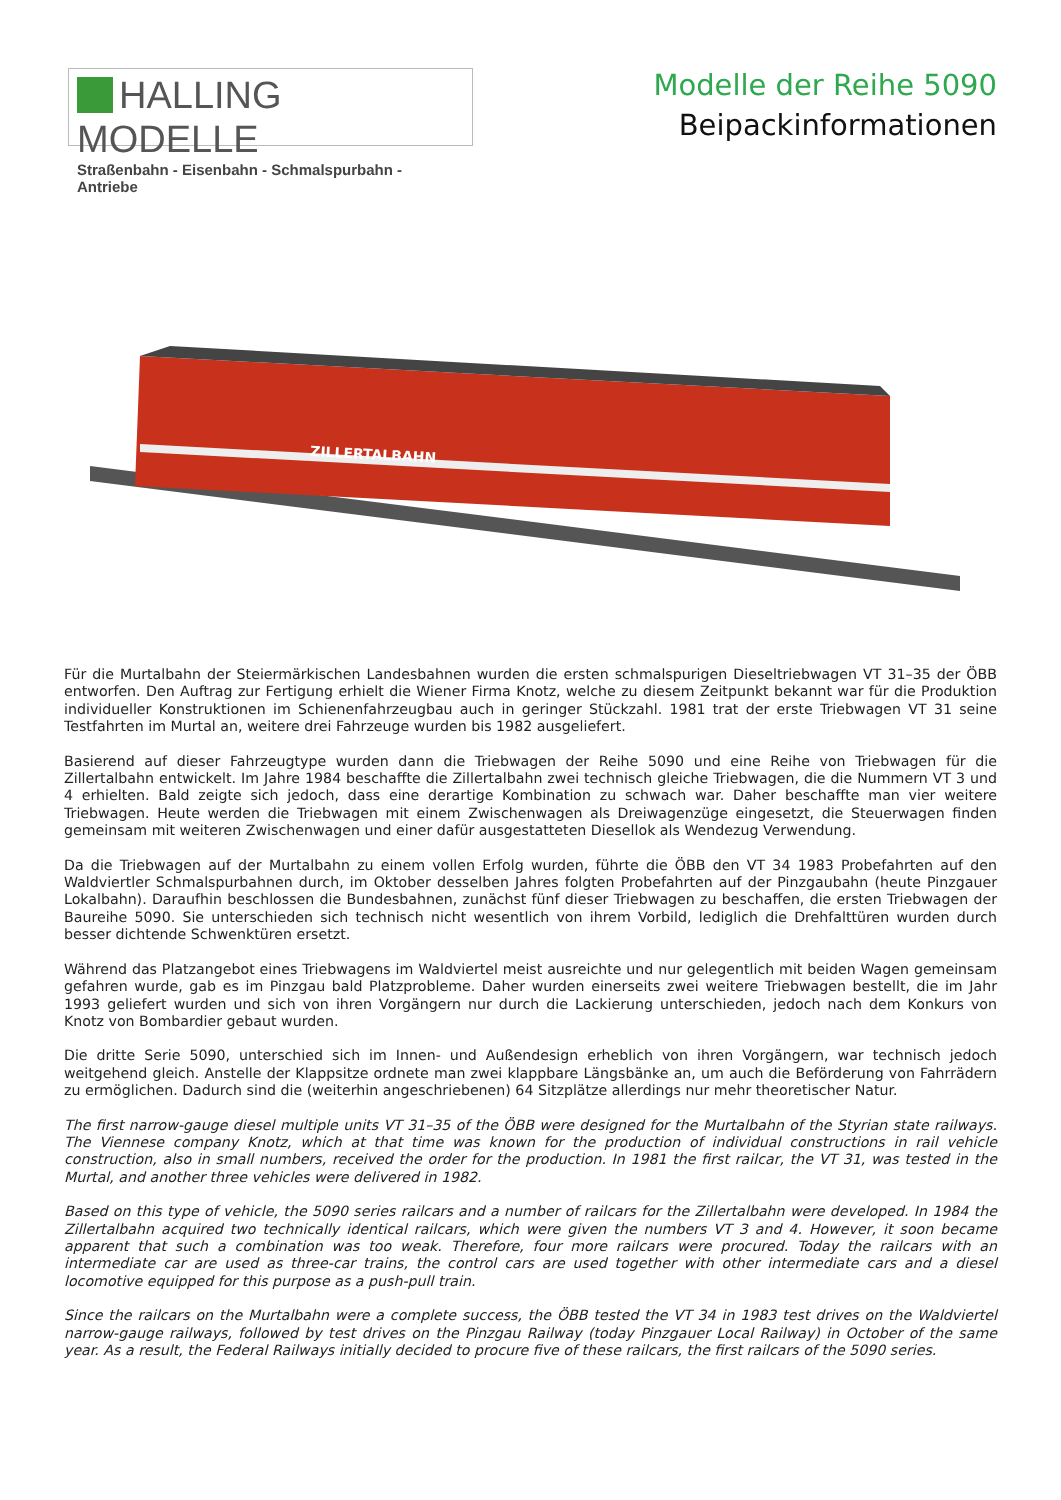HALLING MODELLE
Straßenbahn - Eisenbahn - Schmalspurbahn - Antriebe
Modelle der Reihe 5090
Beipackinformationen
ZILLERTALBAHN
Für die Murtalbahn der Steiermärkischen Landesbahnen wurden die ersten schmalspurigen Dieseltriebwagen VT 31–35 der ÖBB entworfen. Den Auftrag zur Fertigung erhielt die Wiener Firma Knotz, welche zu diesem Zeitpunkt bekannt war für die Produktion individueller Konstruktionen im Schienenfahrzeugbau auch in geringer Stückzahl. 1981 trat der erste Triebwagen VT 31 seine Testfahrten im Murtal an, weitere drei Fahrzeuge wurden bis 1982 ausgeliefert.
Basierend auf dieser Fahrzeugtype wurden dann die Triebwagen der Reihe 5090 und eine Reihe von Triebwagen für die Zillertalbahn entwickelt. Im Jahre 1984 beschaffte die Zillertalbahn zwei technisch gleiche Triebwagen, die die Nummern VT 3 und 4 erhielten. Bald zeigte sich jedoch, dass eine derartige Kombination zu schwach war. Daher beschaffte man vier weitere Triebwagen. Heute werden die Triebwagen mit einem Zwischenwagen als Dreiwagenzüge eingesetzt, die Steuerwagen finden gemeinsam mit weiteren Zwischenwagen und einer dafür ausgestatteten Diesellok als Wendezug Verwendung.
Da die Triebwagen auf der Murtalbahn zu einem vollen Erfolg wurden, führte die ÖBB den VT 34 1983 Probefahrten auf den Waldviertler Schmalspurbahnen durch, im Oktober desselben Jahres folgten Probefahrten auf der Pinzgaubahn (heute Pinzgauer Lokalbahn). Daraufhin beschlossen die Bundesbahnen, zunächst fünf dieser Triebwagen zu beschaffen, die ersten Triebwagen der Baureihe 5090. Sie unterschieden sich technisch nicht wesentlich von ihrem Vorbild, lediglich die Drehfalttüren wurden durch besser dichtende Schwenktüren ersetzt.
Während das Platzangebot eines Triebwagens im Waldviertel meist ausreichte und nur gelegentlich mit beiden Wagen gemeinsam gefahren wurde, gab es im Pinzgau bald Platzprobleme. Daher wurden einerseits zwei weitere Triebwagen bestellt, die im Jahr 1993 geliefert wurden und sich von ihren Vorgängern nur durch die Lackierung unterschieden, jedoch nach dem Konkurs von Knotz von Bombardier gebaut wurden.
Die dritte Serie 5090, unterschied sich im Innen- und Außendesign erheblich von ihren Vorgängern, war technisch jedoch weitgehend gleich. Anstelle der Klappsitze ordnete man zwei klappbare Längsbänke an, um auch die Beförderung von Fahrrädern zu ermöglichen. Dadurch sind die (weiterhin angeschriebenen) 64 Sitzplätze allerdings nur mehr theoretischer Natur.
The first narrow-gauge diesel multiple units VT 31–35 of the ÖBB were designed for the Murtalbahn of the Styrian state railways. The Viennese company Knotz, which at that time was known for the production of individual constructions in rail vehicle construction, also in small numbers, received the order for the production. In 1981 the first railcar, the VT 31, was tested in the Murtal, and another three vehicles were delivered in 1982.
Based on this type of vehicle, the 5090 series railcars and a number of railcars for the Zillertalbahn were developed. In 1984 the Zillertalbahn acquired two technically identical railcars, which were given the numbers VT 3 and 4. However, it soon became apparent that such a combination was too weak. Therefore, four more railcars were procured. Today the railcars with an intermediate car are used as three-car trains, the control cars are used together with other intermediate cars and a diesel locomotive equipped for this purpose as a push-pull train.
Since the railcars on the Murtalbahn were a complete success, the ÖBB tested the VT 34 in 1983 test drives on the Waldviertel narrow-gauge railways, followed by test drives on the Pinzgau Railway (today Pinzgauer Local Railway) in October of the same year. As a result, the Federal Railways initially decided to procure five of these railcars, the first railcars of the 5090 series.